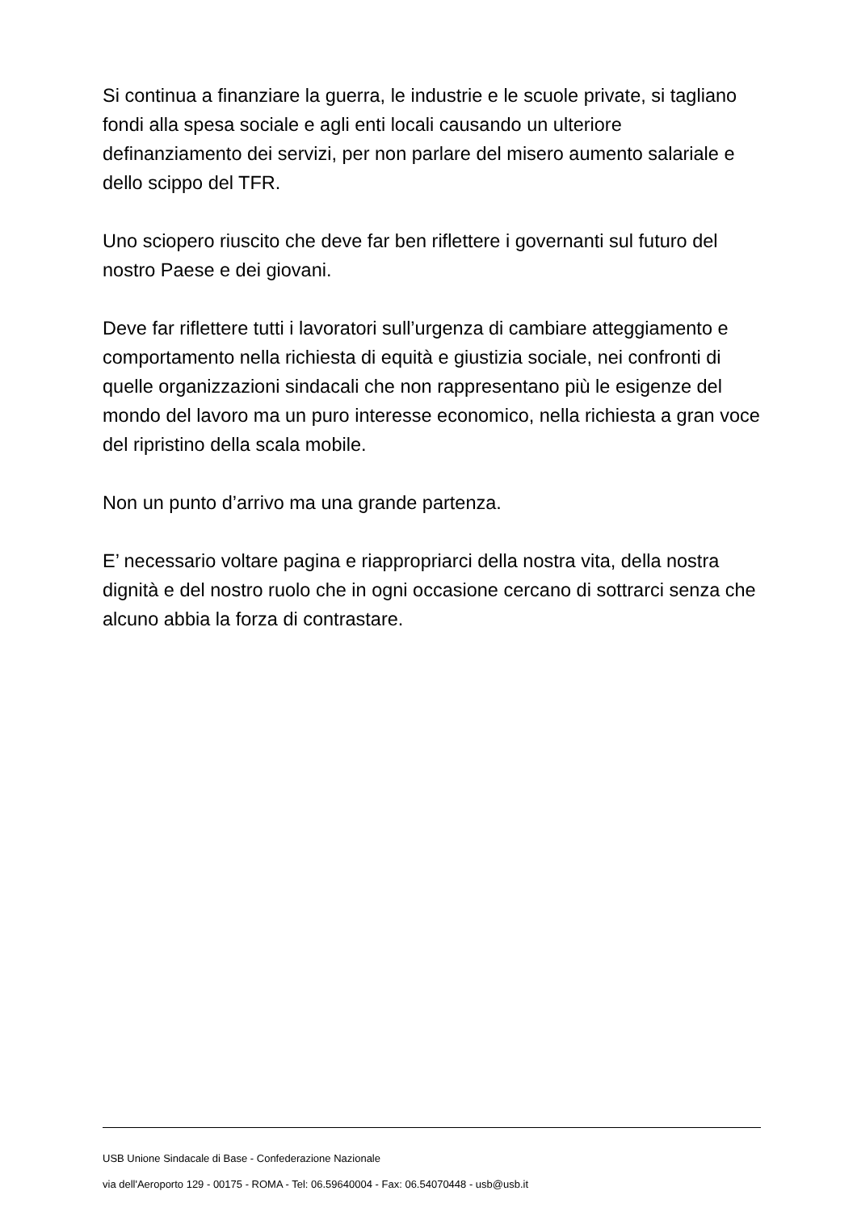Si continua a finanziare la guerra, le industrie e le scuole private, si tagliano fondi alla spesa sociale e agli enti locali causando un ulteriore definanziamento dei servizi, per non parlare del misero aumento salariale e dello scippo del TFR.
Uno sciopero riuscito che deve far ben riflettere i governanti sul futuro del nostro Paese e dei giovani.
Deve far riflettere tutti i lavoratori sull’urgenza di cambiare atteggiamento e comportamento nella richiesta di equità e giustizia sociale, nei confronti di quelle organizzazioni sindacali che non rappresentano più le esigenze del mondo del lavoro ma un puro interesse economico, nella richiesta a gran voce del ripristino della scala mobile.
Non un punto d’arrivo ma una grande partenza.
E’ necessario voltare pagina e riappropriarci della nostra vita, della nostra dignità e del nostro ruolo che in ogni occasione cercano di sottrarci senza che alcuno abbia la forza di contrastare.
USB Unione Sindacale di Base - Confederazione Nazionale
via dell'Aeroporto 129 - 00175 - ROMA - Tel: 06.59640004 - Fax: 06.54070448 - usb@usb.it